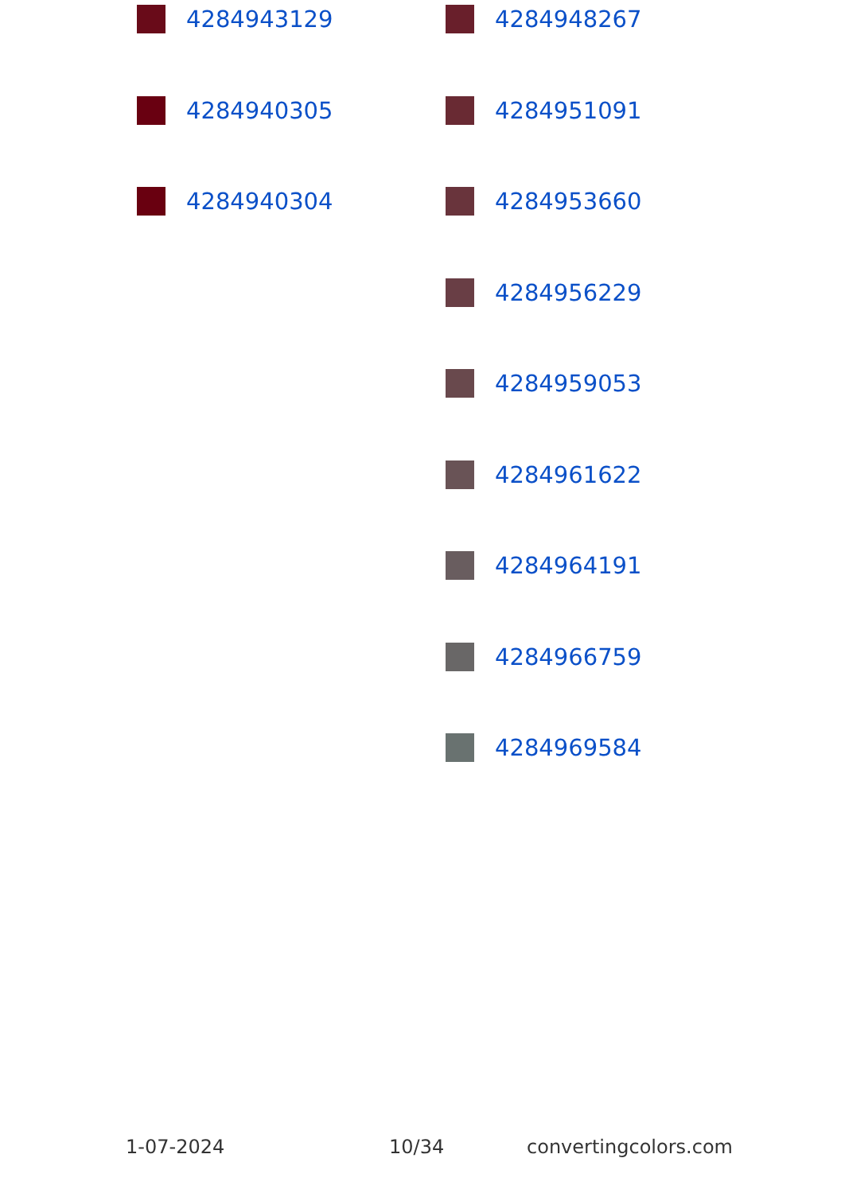4284943129
4284940305
4284940304
4284948267
4284951091
4284953660
4284956229
4284959053
4284961622
4284964191
4284966759
4284969584
1-07-2024 10/34 convertingcolors.com